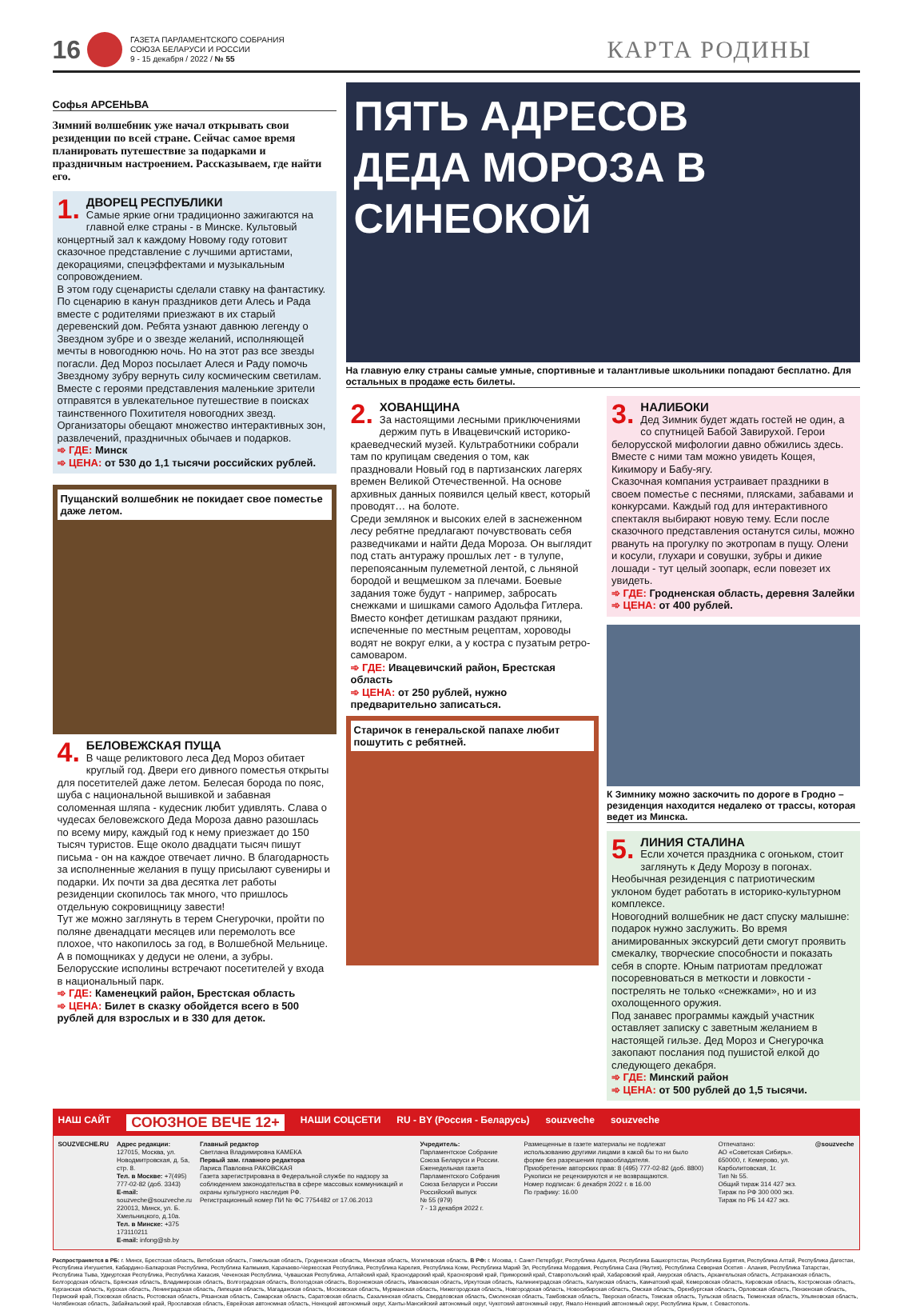16
ГАЗЕТА ПАРЛАМЕНТСКОГО СОБРАНИЯ
СОЮЗА БЕЛАРУСИ И РОССИИ
9 - 15 декабря / 2022 / № 55
КАРТА РОДИНЫ
Софья АРСЕНЬВА
Зимний волшебник уже начал открывать свои резиденции по всей стране. Сейчас самое время планировать путешествие за подарками и праздничным настроением. Рассказываем, где найти его.
1.
ДВОРЕЦ РЕСПУБЛИКИ
Самые яркие огни традиционно зажигаются на главной елке страны - в Минске. Культовый концертный зал к каждому Новому году готовит сказочное представление с лучшими артистами, декорациями, спецэффектами и музыкальным сопровождением.
В этом году сценаристы сделали ставку на фантастику. По сценарию в канун праздников дети Алесь и Рада вместе с родителями приезжают в их старый деревенский дом. Ребята узнают давнюю легенду о Звездном зубре и о звезде желаний, исполняющей мечты в новогоднюю ночь. Но на этот раз все звезды погасли. Дед Мороз посылает Алеся и Раду помочь Звездному зубру вернуть силу космическим светилам. Вместе с героями представления маленькие зрители отправятся в увлекательное путешествие в поисках таинственного Похитителя новогодних звезд. Организаторы обещают множество интерактивных зон, развлечений, праздничных обычаев и подарков.
➾ ГДЕ: Минск
➾ ЦЕНА: от 530 до 1,1 тысячи российских рублей.
Пущанский волшебник не покидает свое поместье даже летом.
4.
БЕЛОВЕЖСКАЯ ПУЩА
В чаще реликтового леса Дед Мороз обитает круглый год. Двери его дивного поместья открыты для посетителей даже летом. Белесая борода по пояс, шуба с национальной вышивкой и забавная соломенная шляпа - кудесник любит удивлять. Слава о чудесах беловежского Деда Мороза давно разошлась по всему миру, каждый год к нему приезжает до 150 тысяч туристов. Еще около двадцати тысяч пишут письма - он на каждое отвечает лично. В благодарность за исполненные желания в пущу присылают сувениры и подарки. Их почти за два десятка лет работы резиденции скопилось так много, что пришлось отдельную сокровищницу завести!
Тут же можно заглянуть в терем Снегурочки, пройти по поляне двенадцати месяцев или перемолоть все плохое, что накопилось за год, в Волшебной Мельнице. А в помощниках у дедуси не олени, а зубры. Белорусские исполины встречают посетителей у входа в национальный парк.
➾ ГДЕ: Каменецкий район, Брестская область
➾ ЦЕНА: Билет в сказку обойдется всего в 500 рублей для взрослых и в 330 для деток.
ПЯТЬ АДРЕСОВ
ДЕДА МОРОЗА В СИНЕОКОЙ
На главную елку страны самые умные, спортивные и талантливые школьники попадают бесплатно. Для остальных в продаже есть билеты.
2.
ХОВАНЩИНА
За настоящими лесными приключениями держим путь в Ивацевичский историко-краеведческий музей. Культработники собрали там по крупицам сведения о том, как праздновали Новый год в партизанских лагерях времен Великой Отечественной. На основе архивных данных появился целый квест, который проводят… на болоте.
Среди землянок и высоких елей в заснеженном лесу ребятне предлагают почувствовать себя разведчиками и найти Деда Мороза. Он выглядит под стать антуражу прошлых лет - в тулупе, перепоясанным пулеметной лентой, с льняной бородой и вещмешком за плечами. Боевые задания тоже будут - например, забросать снежками и шишками самого Адольфа Гитлера.
Вместо конфет детишкам раздают пряники, испеченные по местным рецептам, хороводы водят не вокруг елки, а у костра с пузатым ретро-самоваром.
➾ ГДЕ: Ивацевичский район, Брестская область
➾ ЦЕНА: от 250 рублей, нужно предварительно записаться.
Старичок в генеральской папахе любит пошутить с ребятней.
3.
НАЛИБОКИ
Дед Зимник будет ждать гостей не один, а со спутницей Бабой Завирухой. Герои белорусской мифологии давно обжились здесь. Вместе с ними там можно увидеть Кощея, Кикимору и Бабу-ягу.
Сказочная компания устраивает праздники в своем поместье с песнями, плясками, забавами и конкурсами. Каждый год для интерактивного спектакля выбирают новую тему. Если после сказочного представления останутся силы, можно рвануть на прогулку по экотропам в пущу. Олени и косули, глухари и совушки, зубры и дикие лошади - тут целый зоопарк, если повезет их увидеть.
➾ ГДЕ: Гродненская область, деревня Залейки
➾ ЦЕНА: от 400 рублей.
К Зимнику можно заскочить по дороге в Гродно – резиденция находится недалеко от трассы, которая ведет из Минска.
5.
ЛИНИЯ СТАЛИНА
Если хочется праздника с огоньком, стоит заглянуть к Деду Морозу в погонах. Необычная резиденция с патриотическим уклоном будет работать в историко-культурном комплексе.
Новогодний волшебник не даст спуску малышне: подарок нужно заслужить. Во время анимированных экскурсий дети смогут проявить смекалку, творческие способности и показать себя в спорте. Юным патриотам предложат посоревноваться в меткости и ловкости - пострелять не только «снежками», но и из охолощенного оружия.
Под занавес программы каждый участник оставляет записку с заветным желанием в настоящей гильзе. Дед Мороз и Снегурочка закопают послания под пушистой елкой до следующего декабря.
➾ ГДЕ: Минский район
➾ ЦЕНА: от 500 рублей до 1,5 тысячи.
НАШ САЙТ СОЮЗНОЕ ВЕЧЕ 12+ НАШИ СОЦСЕТИ RU - BY (Россия - Беларусь) souzveche souzveche
SOUZVECHE.RU Адрес редакции:
127015, Москва, ул. Новодмитровская, д. 5а, стр. 8.
Тел. в Москве: +7(495) 777-02-82 (доб. 3343)
E-mail: souzveche@souzveche.ru
220013, Минск, ул. Б. Хмельницкого, д.10а.
Тел. в Минске: +375 173110211
E-mail: infong@sb.by
Главный редактор
Светлана Владимировна КАМЕКА
Первый зам. главного редактора
Лариса Павловна РАКОВСКАЯ
Газета зарегистрирована в Федеральной службе по надзору за соблюдением законодательства в сфере массовых коммуникаций и охраны культурного наследия РФ.
Регистрационный номер ПИ № ФС 7754482 от 17.06.2013
Учредитель:
Парламентское Собрание Союза Беларуси и России.
Еженедельная газета Парламентского Собрания Союза Беларуси и России
Российский выпуск
№ 55 (979)
7 - 13 декабря 2022 г.
Размещенные в газете материалы не подлежат использованию другими лицами в какой бы то ни было форме без разрешения правообладателя.
Приобретение авторских прав: 8 (495) 777-02-82 (доб. 8800)
Рукописи не рецензируются и не возвращаются.
Номер подписан: 6 декабря 2022 г. в 16.00
По графику: 16.00
Отпечатано:
АО «Советская Сибирь». 650000, г. Кемерово, ул. Карболитовская, 1г.
Тип № 55.
Общий тираж 314 427 экз.
Тираж по РФ 300 000 экз.
Тираж по РБ 14 427 экз.
@souzveche
Распространяется в РБ: г. Минск, Брестская область, Витебская область, Гомельская область, Гродненская область, Минская область, Могилевская область. В РФ: г. Москва, г. Санкт-Петербург, Республика Адыгея, Республика Башкортостан, Республика Бурятия, Республика Алтай, Республика Дагестан, Республика Ингушетия, Кабардино-Балкарская Республика, Республика Калмыкия, Карачаево-Черкесская Республика, Республика Карелия, Республика Коми, Республика Марий Эл, Республика Мордовия, Республика Саха (Якутия), Республика Северная Осетия - Алания, Республика Татарстан, Республика Тыва, Удмуртская Республика, Республика Хакасия, Чеченская Республика, Чувашская Республика, Алтайский край, Краснодарский край, Красноярский край, Приморский край, Ставропольский край, Хабаровский край, Амурская область, Архангельская область, Астраханская область, Белгородская область, Брянская область, Владимирская область, Волгоградская область, Вологодская область, Воронежская область, Ивановская область, Иркутская область, Калининградская область, Калужская область, Камчатский край, Кемеровская область, Кировская область, Костромская область, Курганская область, Курская область, Ленинградская область, Липецкая область, Магаданская область, Московская область, Мурманская область, Нижегородская область, Новгородская область, Новосибирская область, Омская область, Оренбургская область, Орловская область, Пензенская область, Пермский край, Псковская область, Ростовская область, Рязанская область, Самарская область, Саратовская область, Сахалинская область, Свердловская область, Смоленская область, Тамбовская область, Тверская область, Томская область, Тульская область, Тюменская область, Ульяновская область, Челябинская область, Забайкальский край, Ярославская область, Еврейская автономная область, Ненецкий автономный округ, Ханты-Мансийский автономный округ, Чукотский автономный округ, Ямало-Ненецкий автономный округ, Республика Крым, г. Севастополь.